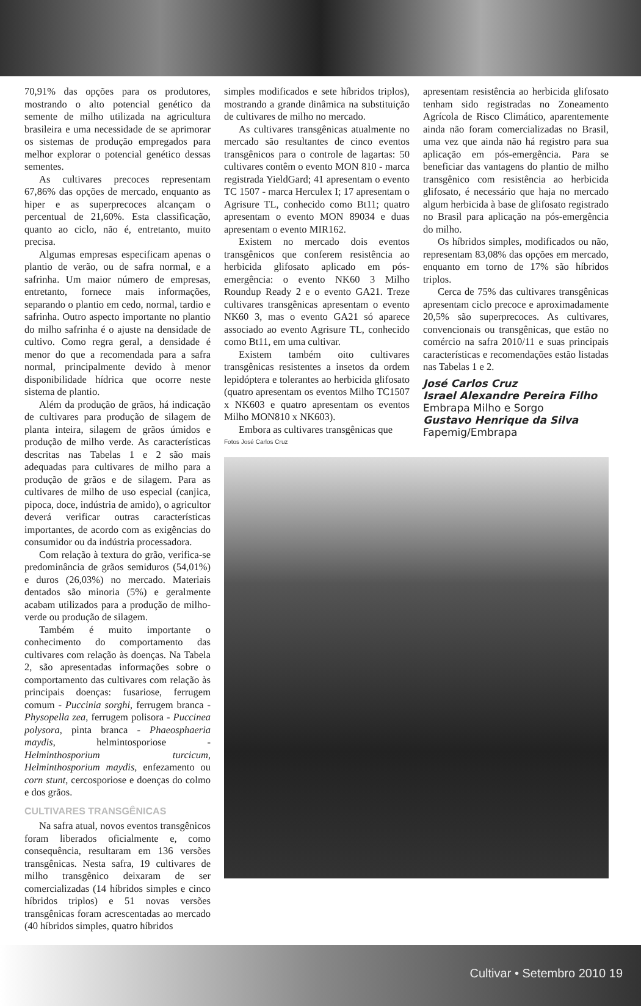70,91% das opções para os produtores, mostrando o alto potencial genético da semente de milho utilizada na agricultura brasileira e uma necessidade de se aprimorar os sistemas de produção empregados para melhor explorar o potencial genético dessas sementes.
As cultivares precoces representam 67,86% das opções de mercado, enquanto as hiper e as superprecoces alcançam o percentual de 21,60%. Esta classificação, quanto ao ciclo, não é, entretanto, muito precisa.
Algumas empresas especificam apenas o plantio de verão, ou de safra normal, e a safrinha. Um maior número de empresas, entretanto, fornece mais informações, separando o plantio em cedo, normal, tardio e safrinha. Outro aspecto importante no plantio do milho safrinha é o ajuste na densidade de cultivo. Como regra geral, a densidade é menor do que a recomendada para a safra normal, principalmente devido à menor disponibilidade hídrica que ocorre neste sistema de plantio.
Além da produção de grãos, há indicação de cultivares para produção de silagem de planta inteira, silagem de grãos úmidos e produção de milho verde. As características descritas nas Tabelas 1 e 2 são mais adequadas para cultivares de milho para a produção de grãos e de silagem. Para as cultivares de milho de uso especial (canjica, pipoca, doce, indústria de amido), o agricultor deverá verificar outras características importantes, de acordo com as exigências do consumidor ou da indústria processadora.
Com relação à textura do grão, verifica-se predominância de grãos semiduros (54,01%) e duros (26,03%) no mercado. Materiais dentados são minoria (5%) e geralmente acabam utilizados para a produção de milho-verde ou produção de silagem.
Também é muito importante o conhecimento do comportamento das cultivares com relação às doenças. Na Tabela 2, são apresentadas informações sobre o comportamento das cultivares com relação às principais doenças: fusariose, ferrugem comum - Puccinia sorghi, ferrugem branca - Physopella zea, ferrugem polisora - Puccinea polysora, pinta branca - Phaeosphaeria maydis, helmintosporiose - Helminthosporium turcicum, Helminthosporium maydis, enfezamento ou corn stunt, cercosporiose e doenças do colmo e dos grãos.
CULTIVARES TRANSGÊNICAS
Na safra atual, novos eventos transgênicos foram liberados oficialmente e, como consequência, resultaram em 136 versões transgênicas. Nesta safra, 19 cultivares de milho transgênico deixaram de ser comercializadas (14 híbridos simples e cinco híbridos triplos) e 51 novas versões transgênicas foram acrescentadas ao mercado (40 híbridos simples, quatro híbridos
simples modificados e sete híbridos triplos), mostrando a grande dinâmica na substituição de cultivares de milho no mercado.
As cultivares transgênicas atualmente no mercado são resultantes de cinco eventos transgênicos para o controle de lagartas: 50 cultivares contêm o evento MON 810 - marca registrada YieldGard; 41 apresentam o evento TC 1507 - marca Herculex I; 17 apresentam o Agrisure TL, conhecido como Bt11; quatro apresentam o evento MON 89034 e duas apresentam o evento MIR162.
Existem no mercado dois eventos transgênicos que conferem resistência ao herbicida glifosato aplicado em pós-emergência: o evento NK60 3 Milho Roundup Ready 2 e o evento GA21. Treze cultivares transgênicas apresentam o evento NK60 3, mas o evento GA21 só aparece associado ao evento Agrisure TL, conhecido como Bt11, em uma cultivar.
Existem também oito cultivares transgênicas resistentes a insetos da ordem lepidóptera e tolerantes ao herbicida glifosato (quatro apresentam os eventos Milho TC1507 x NK603 e quatro apresentam os eventos Milho MON810 x NK603).
Embora as cultivares transgênicas que
apresentam resistência ao herbicida glifosato tenham sido registradas no Zoneamento Agrícola de Risco Climático, aparentemente ainda não foram comercializadas no Brasil, uma vez que ainda não há registro para sua aplicação em pós-emergência. Para se beneficiar das vantagens do plantio de milho transgênico com resistência ao herbicida glifosato, é necessário que haja no mercado algum herbicida à base de glifosato registrado no Brasil para aplicação na pós-emergência do milho.
Os híbridos simples, modificados ou não, representam 83,08% das opções em mercado, enquanto em torno de 17% são híbridos triplos.
Cerca de 75% das cultivares transgênicas apresentam ciclo precoce e aproximadamente 20,5% são superprecoces. As cultivares, convencionais ou transgênicas, que estão no comércio na safra 2010/11 e suas principais características e recomendações estão listadas nas Tabelas 1 e 2.
José Carlos Cruz
Israel Alexandre Pereira Filho
Embrapa Milho e Sorgo
Gustavo Henrique da Silva
Fapemig/Embrapa
Fotos José Carlos Cruz
Cultivar • Setembro 2010 19